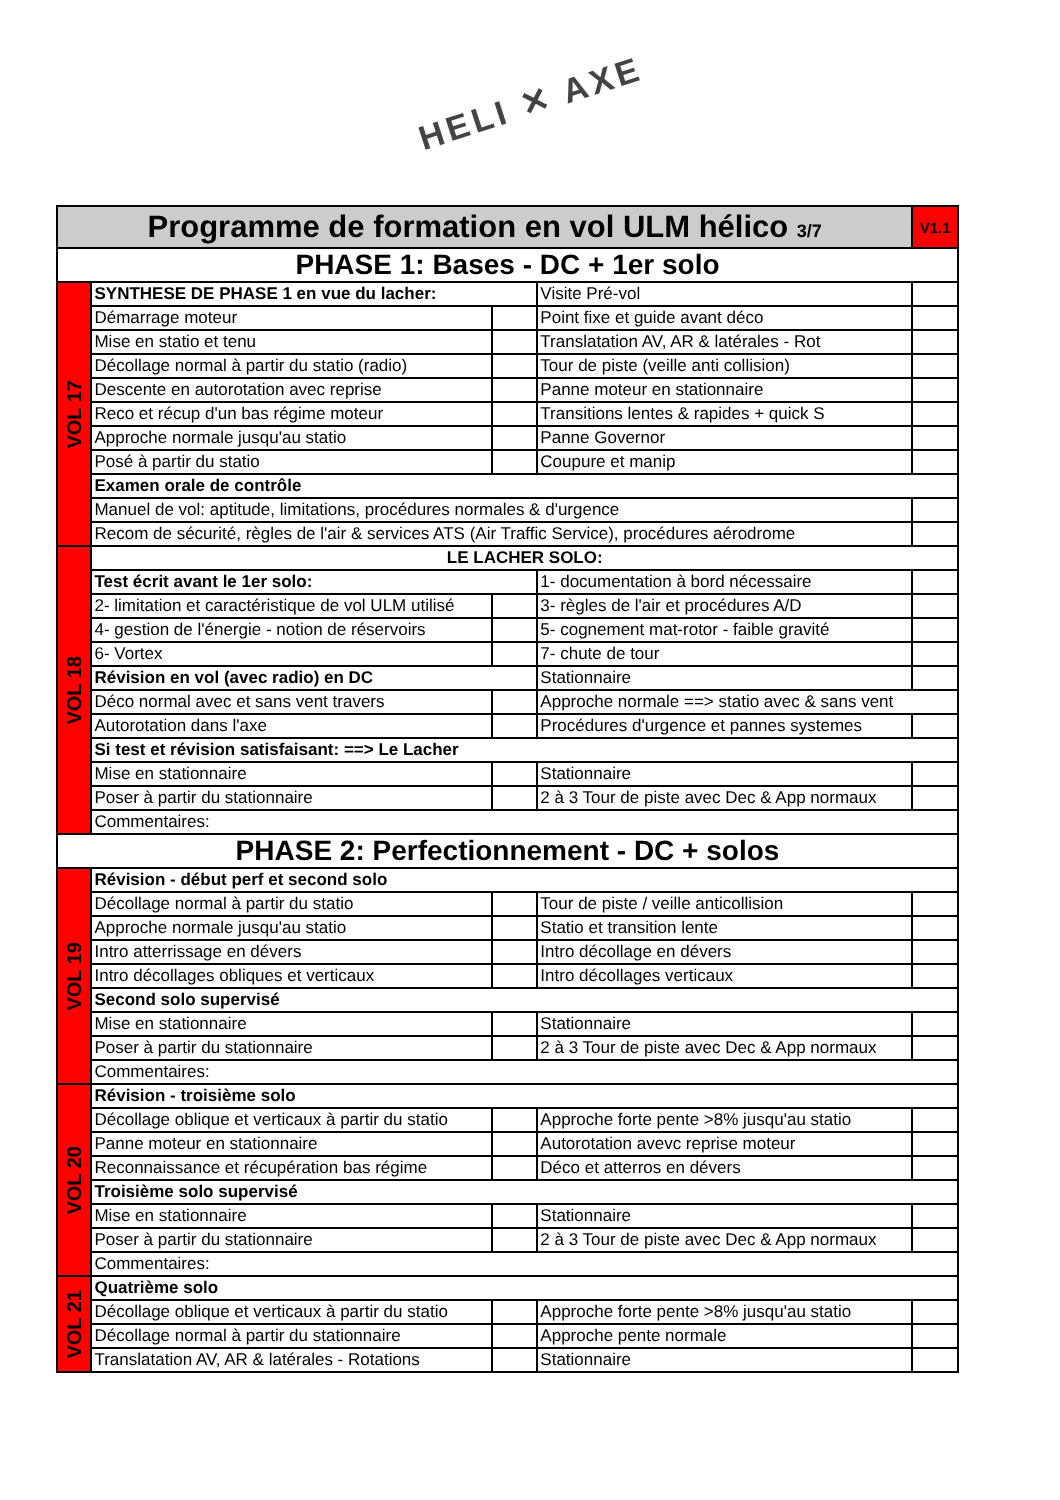HELI ✕ AXE
| Programme de formation en vol ULM hélico 3/7 | | | | V1.1 |
| PHASE 1: Bases - DC + 1er solo | | | | |
| VOL 17 | SYNTHESE DE PHASE 1 en vue du lacher: | | Visite Pré-vol | |
| | Démarrage moteur | | Point fixe et guide avant déco | |
| | Mise en statio et tenu | | Translatation AV, AR & latérales - Rot | |
| | Décollage normal à partir du statio (radio) | | Tour de piste (veille anti collision) | |
| | Descente en autorotation avec reprise | | Panne moteur en stationnaire | |
| | Reco et récup d'un bas régime moteur | | Transitions lentes & rapides + quick S | |
| | Approche normale jusqu'au statio | | Panne Governor | |
| | Posé à partir du statio | | Coupure et manip | |
| | Examen orale de contrôle | | | |
| | Manuel de vol: aptitude, limitations, procédures normales & d'urgence | | | |
| | Recom de sécurité, règles de l'air & services ATS (Air Traffic Service), procédures aérodrome | | | |
| VOL 18 | LE LACHER SOLO: | | | |
| | Test écrit avant le 1er solo: | | 1- documentation à bord nécessaire | |
| | 2- limitation et caractéristique de vol ULM utilisé | | 3- règles de l'air et procédures A/D | |
| | 4- gestion de l'énergie - notion de réservoirs | | 5- cognement mat-rotor - faible gravité | |
| | 6- Vortex | | 7- chute de tour | |
| | Révision en vol (avec radio) en DC | | Stationnaire | |
| | Déco normal avec et sans vent travers | | Approche normale ==> statio avec & sans vent | |
| | Autorotation dans l'axe | | Procédures d'urgence et pannes systemes | |
| | Si test et révision satisfaisant: ==> Le Lacher | | | |
| | Mise en stationnaire | | Stationnaire | |
| | Poser à partir du stationnaire | | 2 à 3 Tour de piste avec Dec & App normaux | |
| | Commentaires: | | | |
| PHASE 2: Perfectionnement - DC + solos | | | | |
| VOL 19 | Révision - début perf et second solo | | | |
| | Décollage normal à partir du statio | | Tour de piste / veille anticollision | |
| | Approche normale jusqu'au statio | | Statio et transition lente | |
| | Intro atterrissage en dévers | | Intro décollage en dévers | |
| | Intro décollages obliques et verticaux | | Intro décollages verticaux | |
| | Second solo supervisé | | | |
| | Mise en stationnaire | | Stationnaire | |
| | Poser à partir du stationnaire | | 2 à 3 Tour de piste avec Dec & App normaux | |
| | Commentaires: | | | |
| VOL 20 | Révision - troisième solo | | | |
| | Décollage oblique et verticaux à partir du statio | | Approche forte pente >8% jusqu'au statio | |
| | Panne moteur en stationnaire | | Autorotation avevc reprise moteur | |
| | Reconnaissance et récupération bas régime | | Déco et atterros en dévers | |
| | Troisième solo supervisé | | | |
| | Mise en stationnaire | | Stationnaire | |
| | Poser à partir du stationnaire | | 2 à 3 Tour de piste avec Dec & App normaux | |
| | Commentaires: | | | |
| VOL 21 | Quatrième solo | | | |
| | Décollage oblique et verticaux à partir du statio | | Approche forte pente >8% jusqu'au statio | |
| | Décollage normal à partir du stationnaire | | Approche pente normale | |
| | Translatation AV, AR & latérales - Rotations | | Stationnaire | |